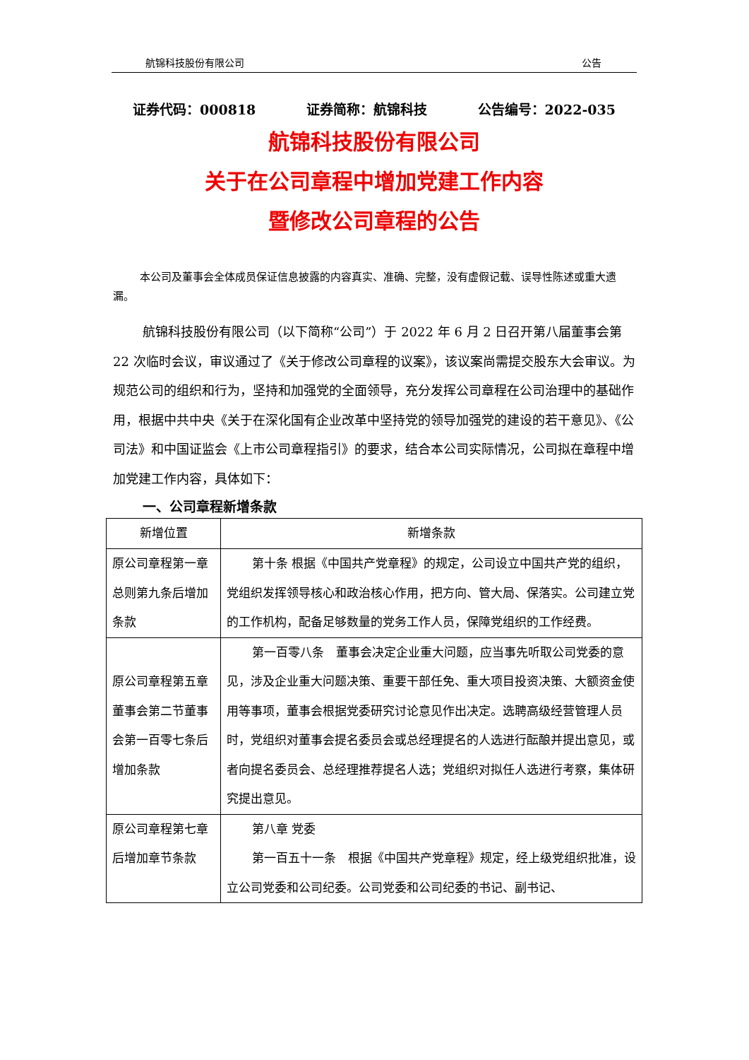航锦科技股份有限公司 公告
证券代码：000818 证券简称：航锦科技 公告编号：2022-035
航锦科技股份有限公司
关于在公司章程中增加党建工作内容
暨修改公司章程的公告
本公司及董事会全体成员保证信息披露的内容真实、准确、完整，没有虚假记载、误导性陈述或重大遗漏。
航锦科技股份有限公司（以下简称“公司”）于 2022 年 6 月 2 日召开第八届董事会第 22 次临时会议，审议通过了《关于修改公司章程的议案》，该议案尚需提交股东大会审议。为规范公司的组织和行为，坚持和加强党的全面领导，充分发挥公司章程在公司治理中的基础作用，根据中共中央《关于在深化国有企业改革中坚持党的领导加强党的建设的若干意见》、《公司法》和中国证监会《上市公司章程指引》的要求，结合本公司实际情况，公司拟在章程中增加党建工作内容，具体如下：
一、公司章程新增条款
| 新增位置 | 新增条款 |
| --- | --- |
| 原公司章程第一章总则第九条后增加条款 | 第十条 根据《中国共产党章程》的规定，公司设立中国共产党的组织，党组织发挥领导核心和政治核心作用，把方向、管大局、保落实。公司建立党的工作机构，配备足够数量的党务工作人员，保障党组织的工作经费。 |
| 原公司章程第五章董事会第二节董事会第一百零七条后增加条款 | 第一百零八条 董事会决定企业重大问题，应当事先听取公司党委的意见，涉及企业重大问题决策、重要干部任免、重大项目投资决策、大额资金使用等事项，董事会根据党委研究讨论意见作出决定。选聘高级经营管理人员时，党组织对董事会提名委员会或总经理提名的人选进行酝酿并提出意见，或者向提名委员会、总经理推荐提名人选；党组织对拟任人选进行考察，集体研究提出意见。 |
| 原公司章程第七章后增加章节条款 | 第八章 党委 第一百五十一条 根据《中国共产党章程》规定，经上级党组织批准，设立公司党委和公司纪委。公司党委和公司纪委的书记、副书记、 |